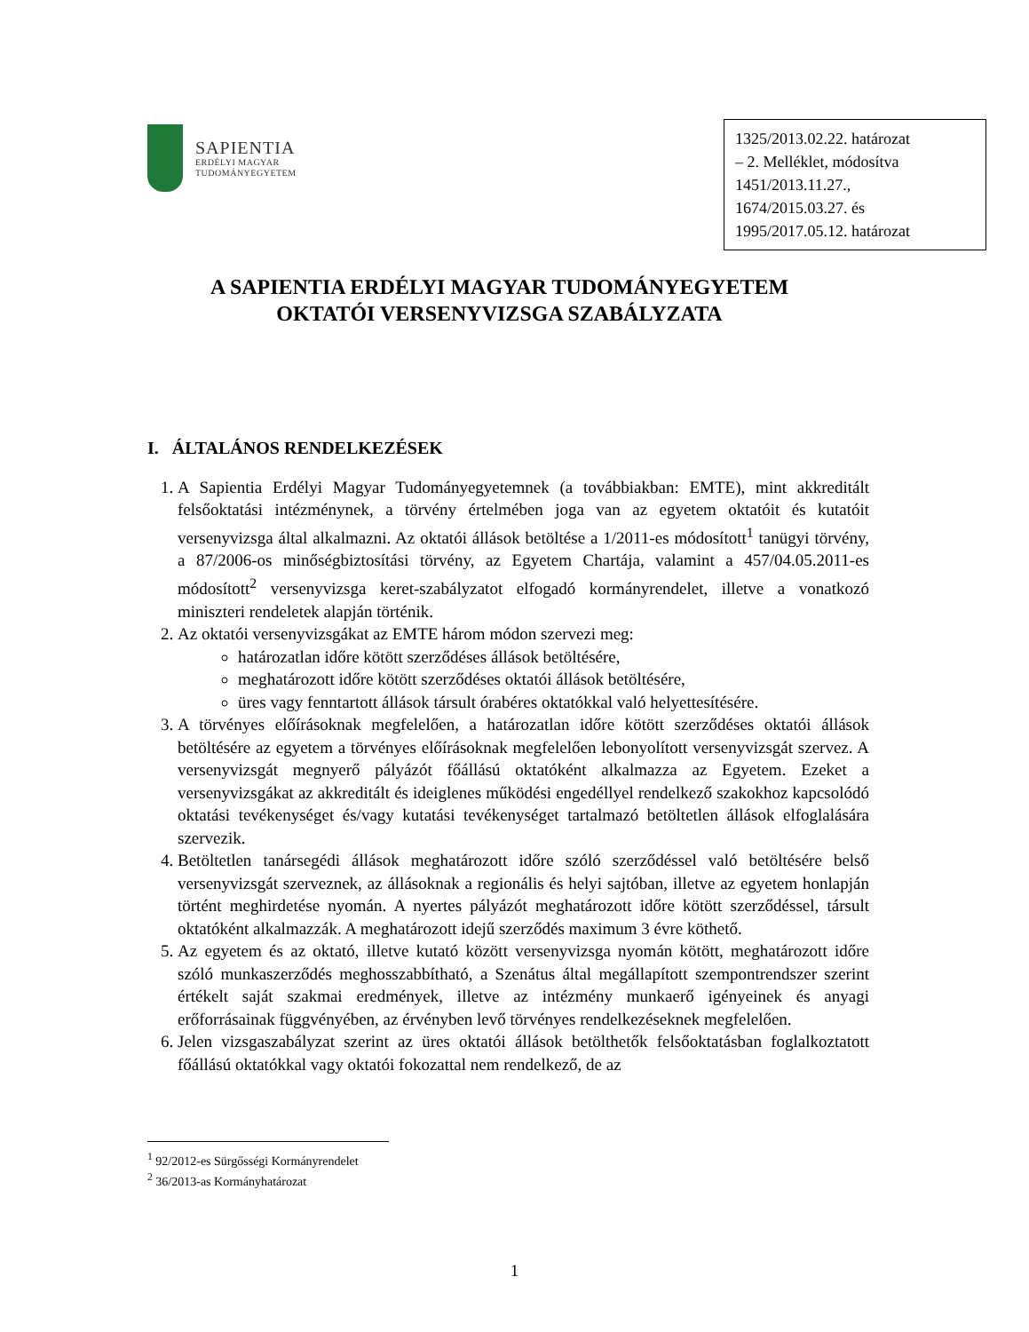SAPIENTIA
ERDÉLYI MAGYAR
TUDOMÁNYEGYETEM
1325/2013.02.22. határozat
– 2. Melléklet, módosítva
1451/2013.11.27.,
1674/2015.03.27. és
1995/2017.05.12. határozat
A SAPIENTIA ERDÉLYI MAGYAR TUDOMÁNYEGYETEM
OKTATÓI VERSENYVIZSGA SZABÁLYZATA
I. ÁLTALÁNOS RENDELKEZÉSEK
1. A Sapientia Erdélyi Magyar Tudományegyetemnek (a továbbiakban: EMTE), mint akkreditált felsőoktatási intézménynek, a törvény értelmében joga van az egyetem oktatóit és kutatóit versenyvizsga által alkalmazni. Az oktatói állások betöltése a 1/2011-es módosított<sup>1</sup> tanügyi törvény, a 87/2006-os minőségbiztosítási törvény, az Egyetem Chartája, valamint a 457/04.05.2011-es módosított<sup>2</sup> versenyvizsga keret-szabályzatot elfogadó kormányrendelet, illetve a vonatkozó miniszteri rendeletek alapján történik.
2. Az oktatói versenyvizsgákat az EMTE három módon szervezi meg:
határozatlan időre kötött szerződéses állások betöltésére,
meghatározott időre kötött szerződéses oktatói állások betöltésére,
üres vagy fenntartott állások társult órabéres oktatókkal való helyettesítésére.
3. A törvényes előírásoknak megfelelően, a határozatlan időre kötött szerződéses oktatói állások betöltésére az egyetem a törvényes előírásoknak megfelelően lebonyolított versenyvizsgát szervez. A versenyvizsgát megnyerő pályázót főállású oktatóként alkalmazza az Egyetem. Ezeket a versenyvizsgákat az akkreditált és ideiglenes működési engedéllyel rendelkező szakokhoz kapcsolódó oktatási tevékenységet és/vagy kutatási tevékenységet tartalmazó betöltetlen állások elfoglalására szervezik.
4. Betöltetlen tanársegédi állások meghatározott időre szóló szerződéssel való betöltésére belső versenyvizsgát szerveznek, az állásoknak a regionális és helyi sajtóban, illetve az egyetem honlapján történt meghirdetése nyomán. A nyertes pályázót meghatározott időre kötött szerződéssel, társult oktatóként alkalmazzák. A meghatározott idejű szerződés maximum 3 évre köthető.
5. Az egyetem és az oktató, illetve kutató között versenyvizsga nyomán kötött, meghatározott időre szóló munkaszerződés meghosszabbítható, a Szenátus által megállapított szempontrendszer szerint értékelt saját szakmai eredmények, illetve az intézmény munkaerő igényeinek és anyagi erőforrásainak függvényében, az érvényben levő törvényes rendelkezéseknek megfelelően.
6. Jelen vizsgaszabályzat szerint az üres oktatói állások betölthetők felsőoktatásban foglalkoztatott főállású oktatókkal vagy oktatói fokozattal nem rendelkező, de az
<sup>1</sup> 92/2012-es Sürgősségi Kormányrendelet
<sup>2</sup> 36/2013-as Kormányhatározat
1